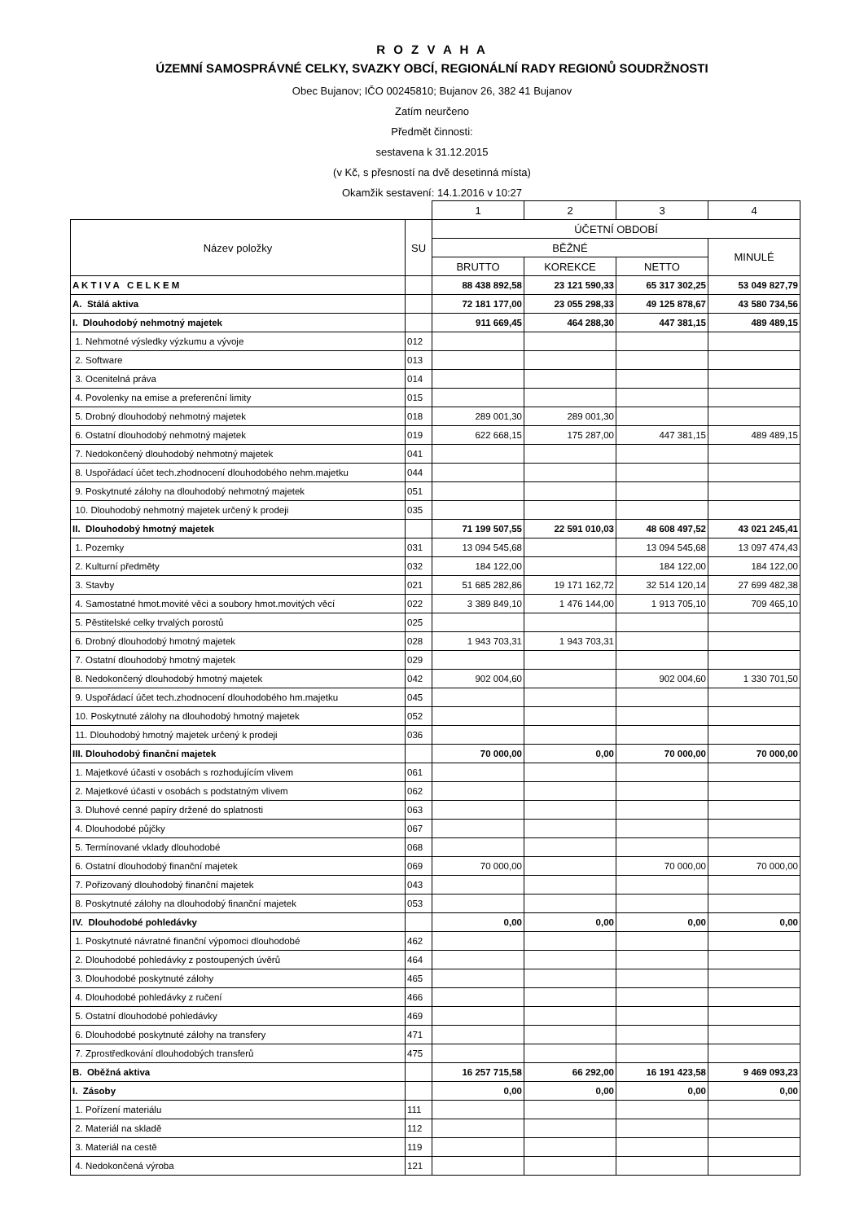R O Z V A H A
ÚZEMNÍ SAMOSPRÁVNÉ CELKY, SVAZKY OBCÍ, REGIONÁLNÍ RADY REGIONŮ SOUDRŽNOSTI
Obec Bujanov; IČO 00245810; Bujanov 26, 382 41 Bujanov
Zatím neurčeno
Předmět činnosti:
sestavena k 31.12.2015
(v Kč, s přesností na dvě desetinná místa)
Okamžik sestavení: 14.1.2016 v 10:27
| | | 1 | 2 | 3 | 4 |
| --- | --- | --- | --- | --- | --- |
| Název položky | SU | ÚČETNÍ OBDOBÍ | | | |
| | | BĚŽNÉ | | | MINULÉ |
| | | BRUTTO | KOREKCE | NETTO | |
| A K T I V A C E L K E M | | 88 438 892,58 | 23 121 590,33 | 65 317 302,25 | 53 049 827,79 |
| A. Stálá aktiva | | 72 181 177,00 | 23 055 298,33 | 49 125 878,67 | 43 580 734,56 |
| I. Dlouhodobý nehmotný majetek | | 911 669,45 | 464 288,30 | 447 381,15 | 489 489,15 |
| 1. Nehmotné výsledky výzkumu a vývoje | 012 | | | | |
| 2. Software | 013 | | | | |
| 3. Ocenitelná práva | 014 | | | | |
| 4. Povolenky na emise a preferenční limity | 015 | | | | |
| 5. Drobný dlouhodobý nehmotný majetek | 018 | 289 001,30 | 289 001,30 | | |
| 6. Ostatní dlouhodobý nehmotný majetek | 019 | 622 668,15 | 175 287,00 | 447 381,15 | 489 489,15 |
| 7. Nedokončený dlouhodobý nehmotný majetek | 041 | | | | |
| 8. Uspořádací účet tech.zhodnocení dlouhodobého nehm.majetku | 044 | | | | |
| 9. Poskytnuté zálohy na dlouhodobý nehmotný majetek | 051 | | | | |
| 10. Dlouhodobý nehmotný majetek určený k prodeji | 035 | | | | |
| II. Dlouhodobý hmotný majetek | | 71 199 507,55 | 22 591 010,03 | 48 608 497,52 | 43 021 245,41 |
| 1. Pozemky | 031 | 13 094 545,68 | | 13 094 545,68 | 13 097 474,43 |
| 2. Kulturní předměty | 032 | 184 122,00 | | 184 122,00 | 184 122,00 |
| 3. Stavby | 021 | 51 685 282,86 | 19 171 162,72 | 32 514 120,14 | 27 699 482,38 |
| 4. Samostatné hmot.movité věci a soubory hmot.movitých věcí | 022 | 3 389 849,10 | 1 476 144,00 | 1 913 705,10 | 709 465,10 |
| 5. Pěstitelské celky trvalých porostů | 025 | | | | |
| 6. Drobný dlouhodobý hmotný majetek | 028 | 1 943 703,31 | 1 943 703,31 | | |
| 7. Ostatní dlouhodobý hmotný majetek | 029 | | | | |
| 8. Nedokončený dlouhodobý hmotný majetek | 042 | 902 004,60 | | 902 004,60 | 1 330 701,50 |
| 9. Uspořádací účet tech.zhodnocení dlouhodobého hm.majetku | 045 | | | | |
| 10. Poskytnuté zálohy na dlouhodobý hmotný majetek | 052 | | | | |
| 11. Dlouhodobý hmotný majetek určený k prodeji | 036 | | | | |
| III. Dlouhodobý finanční majetek | | 70 000,00 | 0,00 | 70 000,00 | 70 000,00 |
| 1. Majetkové účasti v osobách s rozhodujícím vlivem | 061 | | | | |
| 2. Majetkové účasti v osobách s podstatným vlivem | 062 | | | | |
| 3. Dluhové cenné papíry držené do splatnosti | 063 | | | | |
| 4. Dlouhodobé půjčky | 067 | | | | |
| 5. Termínované vklady dlouhodobé | 068 | | | | |
| 6. Ostatní dlouhodobý finanční majetek | 069 | 70 000,00 | | 70 000,00 | 70 000,00 |
| 7. Pořizovaný dlouhodobý finanční majetek | 043 | | | | |
| 8. Poskytnuté zálohy na dlouhodobý finanční majetek | 053 | | | | |
| IV. Dlouhodobé pohledávky | | 0,00 | 0,00 | 0,00 | 0,00 |
| 1. Poskytnuté návratné finanční výpomoci dlouhodobé | 462 | | | | |
| 2. Dlouhodobé pohledávky z postoupených úvěrů | 464 | | | | |
| 3. Dlouhodobé poskytnuté zálohy | 465 | | | | |
| 4. Dlouhodobé pohledávky z ručení | 466 | | | | |
| 5. Ostatní dlouhodobé pohledávky | 469 | | | | |
| 6. Dlouhodobé poskytnuté zálohy na transfery | 471 | | | | |
| 7. Zprostředkování dlouhodobých transferů | 475 | | | | |
| B. Oběžná aktiva | | 16 257 715,58 | 66 292,00 | 16 191 423,58 | 9 469 093,23 |
| I. Zásoby | | 0,00 | 0,00 | 0,00 | 0,00 |
| 1. Pořízení materiálu | 111 | | | | |
| 2. Materiál na skladě | 112 | | | | |
| 3. Materiál na cestě | 119 | | | | |
| 4. Nedokončená výroba | 121 | | | | |